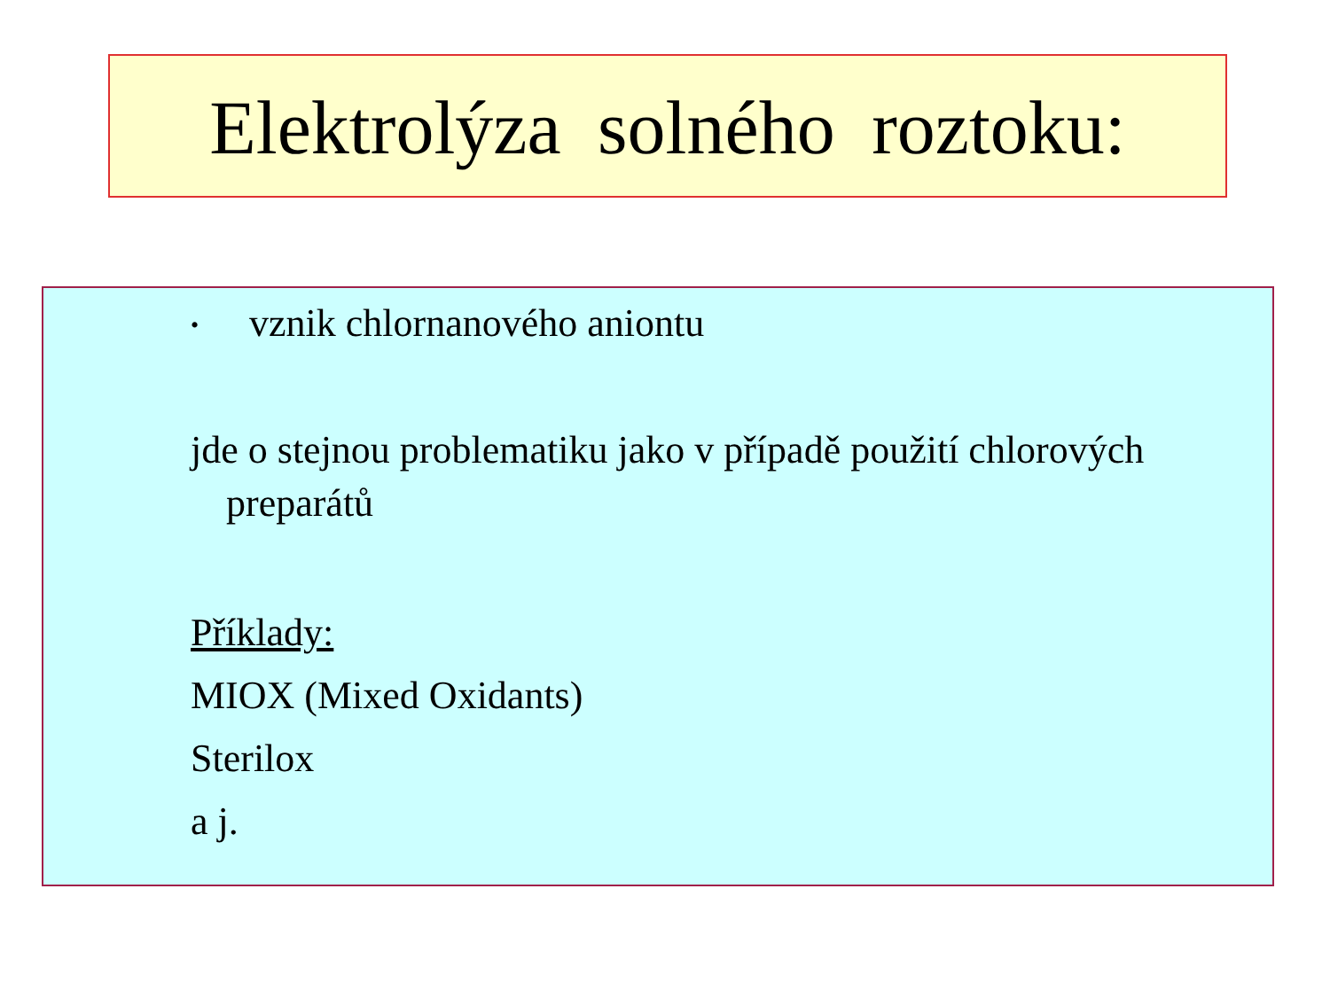Elektrolýza solného roztoku:
• vznik chlornanového aniontu
jde o stejnou problematiku jako v případě použití chlorových preparátů
Příklady:
MIOX (Mixed Oxidants)
Sterilox
a j.